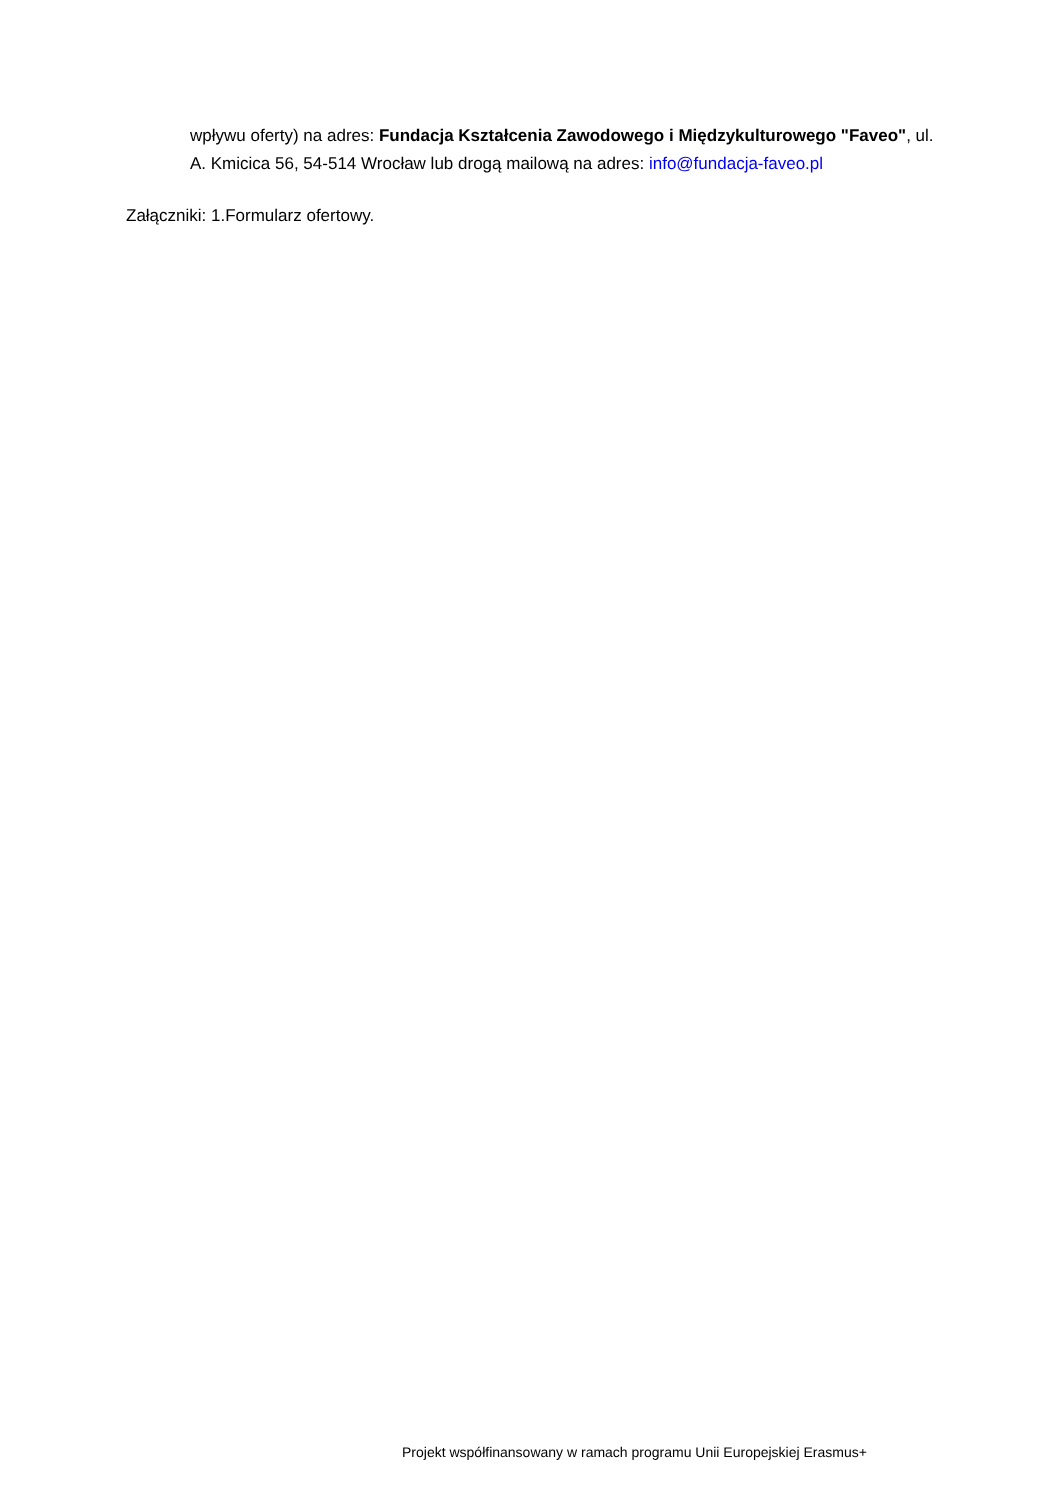wpływu oferty) na adres: Fundacja Kształcenia Zawodowego i Międzykulturowego "Faveo", ul. A. Kmicica 56, 54-514 Wrocław lub drogą mailową na adres: info@fundacja-faveo.pl
Załączniki: 1.Formularz ofertowy.
Projekt współfinansowany w ramach programu Unii Europejskiej Erasmus+